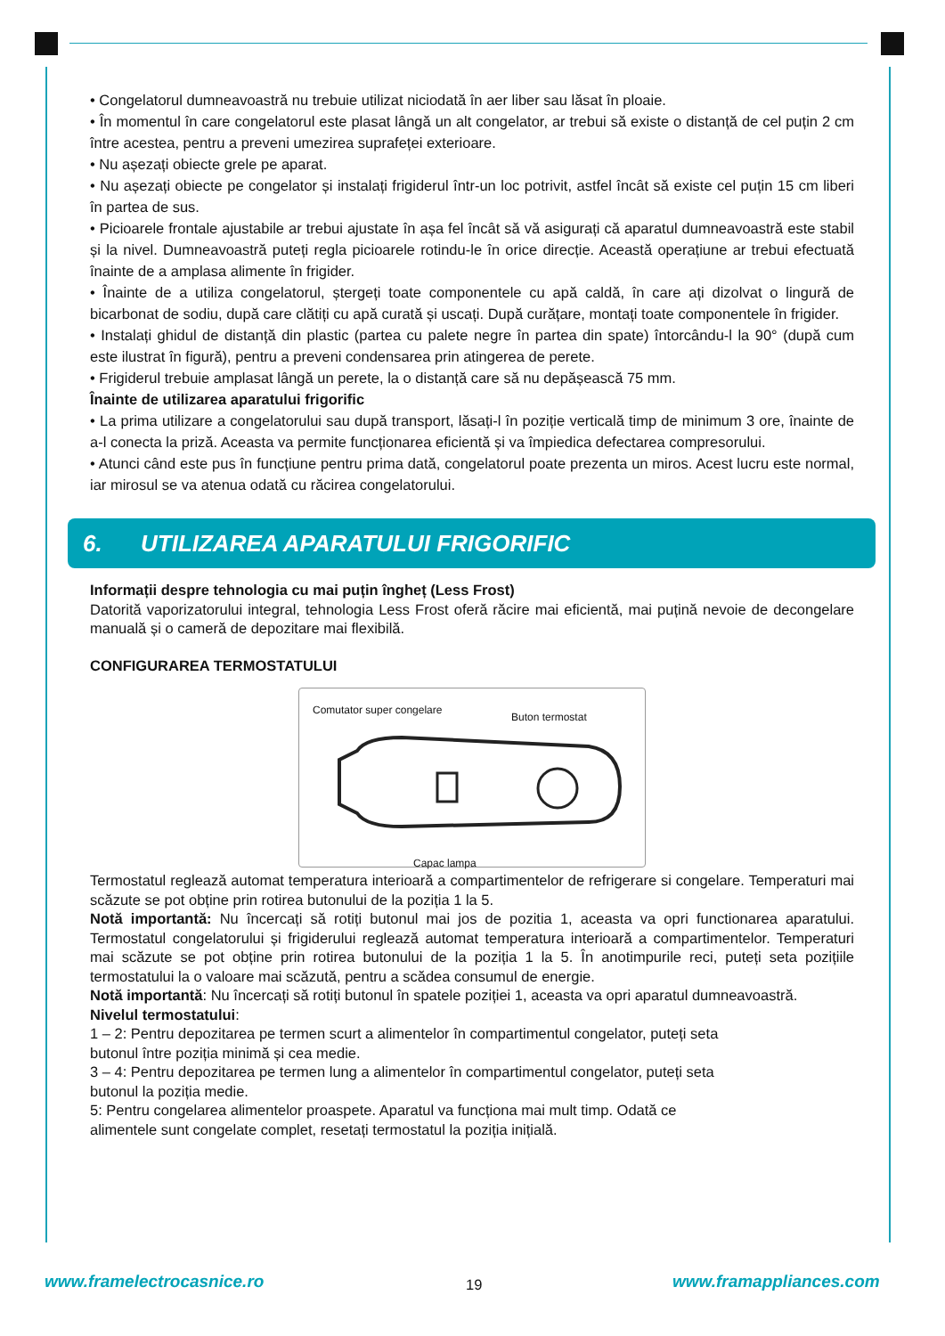• Congelatorul dumneavoastră nu trebuie utilizat niciodată în aer liber sau lăsat în ploaie.
• În momentul în care congelatorul este plasat lângă un alt congelator, ar trebui să existe o distanță de cel puțin 2 cm între acestea, pentru a preveni umezirea suprafeței exterioare.
• Nu așezați obiecte grele pe aparat.
• Nu așezați obiecte pe congelator și instalați frigiderul într-un loc potrivit, astfel încât să existe cel puțin 15 cm liberi în partea de sus.
• Picioarele frontale ajustabile ar trebui ajustate în așa fel încât să vă asigurați că aparatul dumneavoastră este stabil și la nivel. Dumneavoastră puteți regla picioarele rotindu-le în orice direcție. Această operațiune ar trebui efectuată înainte de a amplasa alimente în frigider.
• Înainte de a utiliza congelatorul, ștergeți toate componentele cu apă caldă, în care ați dizolvat o lingură de bicarbonat de sodiu, după care clătiți cu apă curată și uscați. După curățare, montați toate componentele în frigider.
• Instalați ghidul de distanță din plastic (partea cu palete negre în partea din spate) întorcându-l la 90° (după cum este ilustrat în figură), pentru a preveni condensarea prin atingerea de perete.
• Frigiderul trebuie amplasat lângă un perete, la o distanță care să nu depășească 75 mm.
Înainte de utilizarea aparatului frigorific
• La prima utilizare a congelatorului sau după transport, lăsați-l în poziție verticală timp de minimum 3 ore, înainte de a-l conecta la priză. Aceasta va permite funcționarea eficientă și va împiedica defectarea compresorului.
• Atunci când este pus în funcțiune pentru prima dată, congelatorul poate prezenta un miros. Acest lucru este normal, iar mirosul se va atenua odată cu răcirea congelatorului.
6. UTILIZAREA APARATULUI FRIGORIFIC
Informații despre tehnologia cu mai puțin îngheț (Less Frost)
Datorită vaporizatorului integral, tehnologia Less Frost oferă răcire mai eficientă, mai puțină nevoie de decongelare manuală și o cameră de depozitare mai flexibilă.
CONFIGURAREA TERMOSTATULUI
Comutator super congelare
Buton termostat
Capac lampa
Termostatul reglează automat temperatura interioară a compartimentelor de refrigerare si congelare. Temperaturi mai scăzute se pot obține prin rotirea butonului de la poziția 1 la 5.
Notă importantă: Nu încercați să rotiți butonul mai jos de pozitia 1, aceasta va opri functionarea aparatului. Termostatul congelatorului și frigiderului reglează automat temperatura interioară a compartimentelor. Temperaturi mai scăzute se pot obține prin rotirea butonului de la poziția 1 la 5. În anotimpurile reci, puteți seta pozițiile termostatului la o valoare mai scăzută, pentru a scădea consumul de energie.
Notă importantă: Nu încercați să rotiți butonul în spatele poziției 1, aceasta va opri aparatul dumneavoastră.
Nivelul termostatului:
1 – 2: Pentru depozitarea pe termen scurt a alimentelor în compartimentul congelator, puteți seta
butonul între poziția minimă și cea medie.
3 – 4: Pentru depozitarea pe termen lung a alimentelor în compartimentul congelator, puteți seta
butonul la poziția medie.
5: Pentru congelarea alimentelor proaspete. Aparatul va funcționa mai mult timp. Odată ce
alimentele sunt congelate complet, resetați termostatul la poziția inițială.
www.framelectrocasnice.ro 19 www.framappliances.com